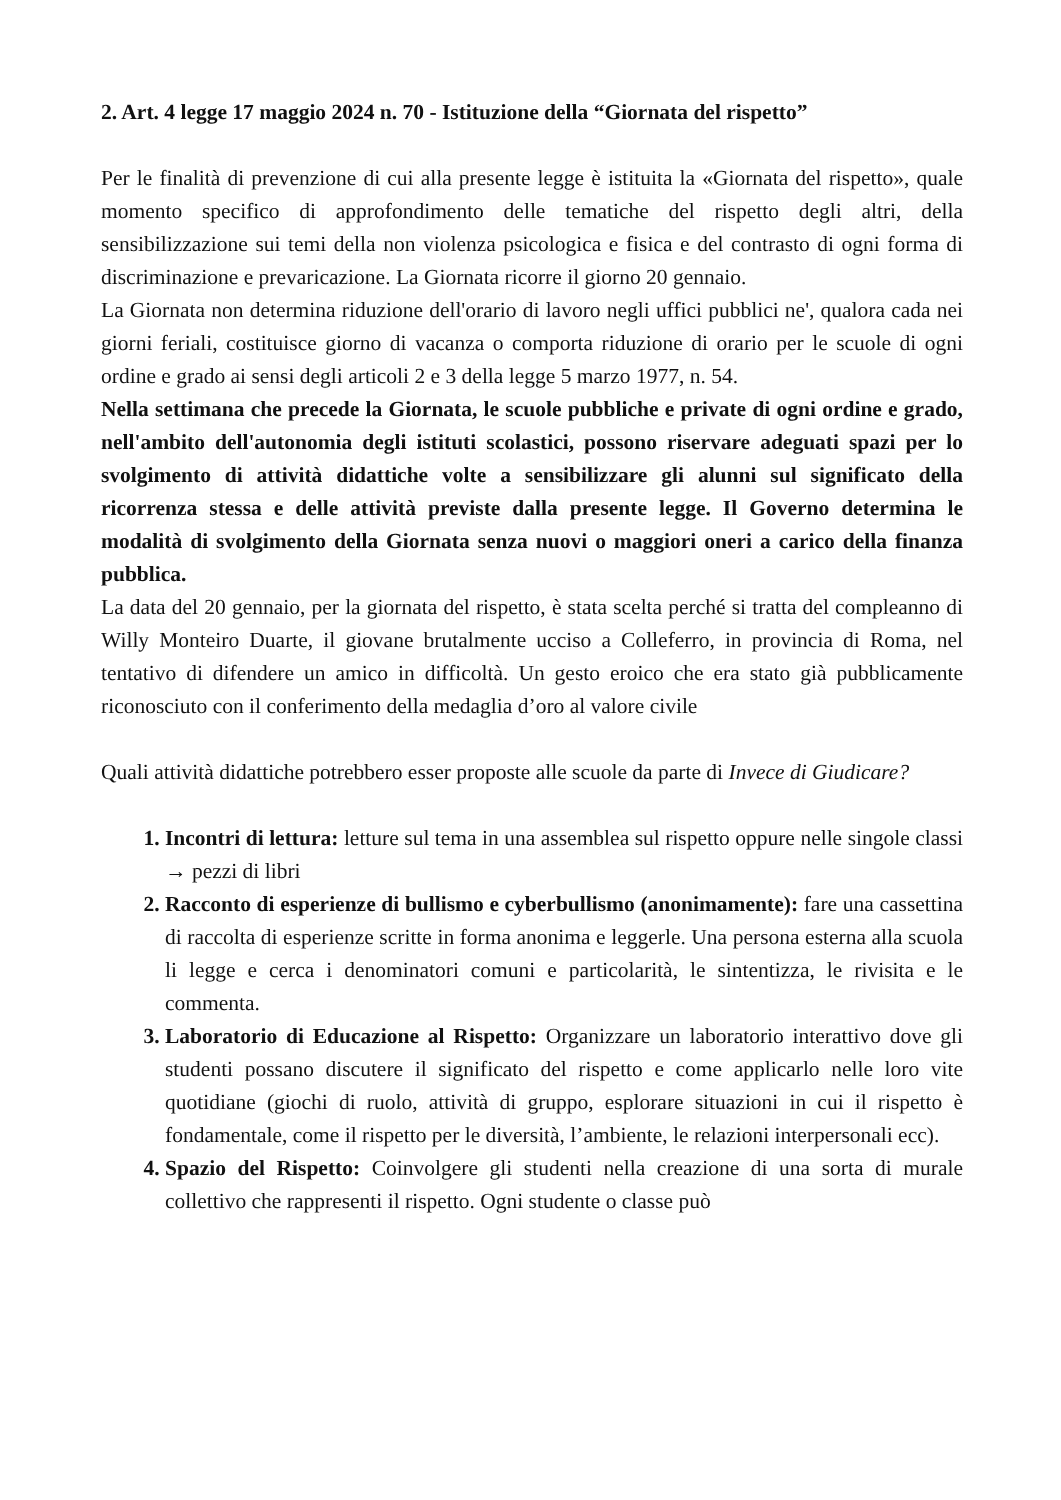2. Art. 4 legge 17 maggio 2024 n. 70 - Istituzione della “Giornata del rispetto”
Per le finalità di prevenzione di cui alla presente legge è istituita la «Giornata del rispetto», quale momento specifico di approfondimento delle tematiche del rispetto degli altri, della sensibilizzazione sui temi della non violenza psicologica e fisica e del contrasto di ogni forma di discriminazione e prevaricazione. La Giornata ricorre il giorno 20 gennaio.
La Giornata non determina riduzione dell'orario di lavoro negli uffici pubblici ne', qualora cada nei giorni feriali, costituisce giorno di vacanza o comporta riduzione di orario per le scuole di ogni ordine e grado ai sensi degli articoli 2 e 3 della legge 5 marzo 1977, n. 54.
Nella settimana che precede la Giornata, le scuole pubbliche e private di ogni ordine e grado, nell'ambito dell'autonomia degli istituti scolastici, possono riservare adeguati spazi per lo svolgimento di attività didattiche volte a sensibilizzare gli alunni sul significato della ricorrenza stessa e delle attività previste dalla presente legge. Il Governo determina le modalità di svolgimento della Giornata senza nuovi o maggiori oneri a carico della finanza pubblica.
La data del 20 gennaio, per la giornata del rispetto, è stata scelta perché si tratta del compleanno di Willy Monteiro Duarte, il giovane brutalmente ucciso a Colleferro, in provincia di Roma, nel tentativo di difendere un amico in difficoltà. Un gesto eroico che era stato già pubblicamente riconosciuto con il conferimento della medaglia d’oro al valore civile
Quali attività didattiche potrebbero esser proposte alle scuole da parte di Invece di Giudicare?
1. Incontri di lettura: letture sul tema in una assemblea sul rispetto oppure nelle singole classi → pezzi di libri
2. Racconto di esperienze di bullismo e cyberbullismo (anonimamente): fare una cassettina di raccolta di esperienze scritte in forma anonima e leggerle. Una persona esterna alla scuola li legge e cerca i denominatori comuni e particolarità, le sintentizza, le rivisita e le commenta.
3. Laboratorio di Educazione al Rispetto: Organizzare un laboratorio interattivo dove gli studenti possano discutere il significato del rispetto e come applicarlo nelle loro vite quotidiane (giochi di ruolo, attività di gruppo, esplorare situazioni in cui il rispetto è fondamentale, come il rispetto per le diversità, l’ambiente, le relazioni interpersonali ecc).
4. Spazio del Rispetto: Coinvolgere gli studenti nella creazione di una sorta di murale collettivo che rappresenti il rispetto. Ogni studente o classe può